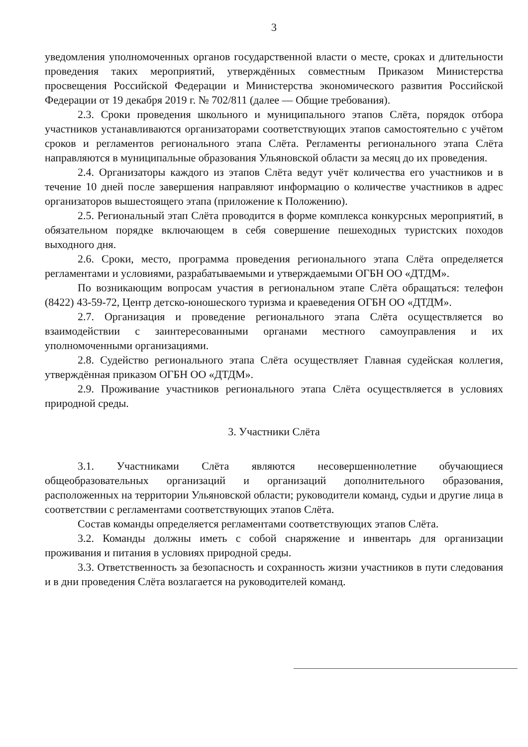3
уведомления уполномоченных органов государственной власти о месте, сроках и длительности проведения таких мероприятий, утверждённых совместным Приказом Министерства просвещения Российской Федерации и Министерства экономического развития Российской Федерации от 19 декабря 2019 г. № 702/811 (далее — Общие требования).
2.3. Сроки проведения школьного и муниципального этапов Слёта, порядок отбора участников устанавливаются организаторами соответствующих этапов самостоятельно с учётом сроков и регламентов регионального этапа Слёта. Регламенты регионального этапа Слёта направляются в муниципальные образования Ульяновской области за месяц до их проведения.
2.4. Организаторы каждого из этапов Слёта ведут учёт количества его участников и в течение 10 дней после завершения направляют информацию о количестве участников в адрес организаторов вышестоящего этапа (приложение к Положению).
2.5. Региональный этап Слёта проводится в форме комплекса конкурсных мероприятий, в обязательном порядке включающем в себя совершение пешеходных туристских походов выходного дня.
2.6. Сроки, место, программа проведения регионального этапа Слёта определяется регламентами и условиями, разрабатываемыми и утверждаемыми ОГБН ОО «ДТДМ».
По возникающим вопросам участия в региональном этапе Слёта обращаться: телефон (8422) 43-59-72, Центр детско-юношеского туризма и краеведения ОГБН ОО «ДТДМ».
2.7. Организация и проведение регионального этапа Слёта осуществляется во взаимодействии с заинтересованными органами местного самоуправления и их уполномоченными организациями.
2.8. Судейство регионального этапа Слёта осуществляет Главная судейская коллегия, утверждённая приказом ОГБН ОО «ДТДМ».
2.9. Проживание участников регионального этапа Слёта осуществляется в условиях природной среды.
3. Участники Слёта
3.1. Участниками Слёта являются несовершеннолетние обучающиеся общеобразовательных организаций и организаций дополнительного образования, расположенных на территории Ульяновской области; руководители команд, судьи и другие лица в соответствии с регламентами соответствующих этапов Слёта.
Состав команды определяется регламентами соответствующих этапов Слёта.
3.2. Команды должны иметь с собой снаряжение и инвентарь для организации проживания и питания в условиях природной среды.
3.3. Ответственность за безопасность и сохранность жизни участников в пути следования и в дни проведения Слёта возлагается на руководителей команд.